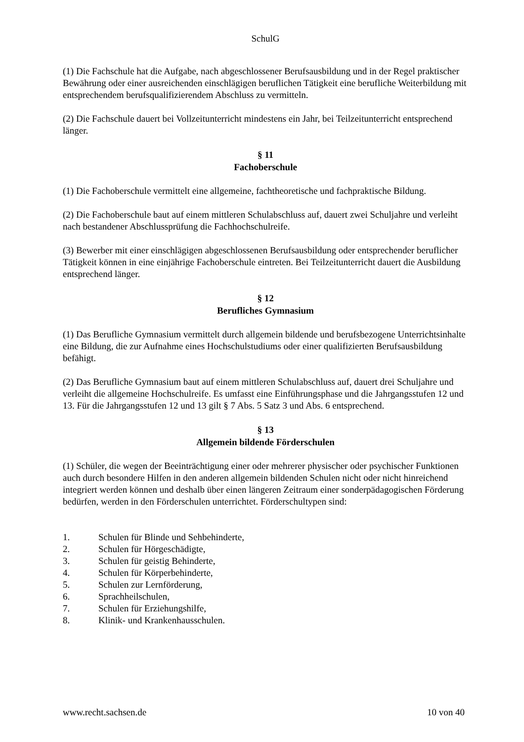SchulG
(1) Die Fachschule hat die Aufgabe, nach abgeschlossener Berufsausbildung und in der Regel praktischer Bewährung oder einer ausreichenden einschlägigen beruflichen Tätigkeit eine berufliche Weiterbildung mit entsprechendem berufsqualifizierendem Abschluss zu vermitteln.
(2) Die Fachschule dauert bei Vollzeitunterricht mindestens ein Jahr, bei Teilzeitunterricht entsprechend länger.
§ 11
Fachoberschule
(1) Die Fachoberschule vermittelt eine allgemeine, fachtheoretische und fachpraktische Bildung.
(2) Die Fachoberschule baut auf einem mittleren Schulabschluss auf, dauert zwei Schuljahre und verleiht nach bestandener Abschlussprüfung die Fachhochschulreife.
(3) Bewerber mit einer einschlägigen abgeschlossenen Berufsausbildung oder entsprechender beruflicher Tätigkeit können in eine einjährige Fachoberschule eintreten. Bei Teilzeitunterricht dauert die Ausbildung entsprechend länger.
§ 12
Berufliches Gymnasium
(1) Das Berufliche Gymnasium vermittelt durch allgemein bildende und berufsbezogene Unterrichtsinhalte eine Bildung, die zur Aufnahme eines Hochschulstudiums oder einer qualifizierten Berufsausbildung befähigt.
(2) Das Berufliche Gymnasium baut auf einem mittleren Schulabschluss auf, dauert drei Schuljahre und verleiht die allgemeine Hochschulreife. Es umfasst eine Einführungsphase und die Jahrgangsstufen 12 und 13. Für die Jahrgangsstufen 12 und 13 gilt § 7 Abs. 5 Satz 3 und Abs. 6 entsprechend.
§ 13
Allgemein bildende Förderschulen
(1) Schüler, die wegen der Beeinträchtigung einer oder mehrerer physischer oder psychischer Funktionen auch durch besondere Hilfen in den anderen allgemein bildenden Schulen nicht oder nicht hinreichend integriert werden können und deshalb über einen längeren Zeitraum einer sonderpädagogischen Förderung bedürfen, werden in den Förderschulen unterrichtet. Förderschultypen sind:
1. Schulen für Blinde und Sehbehinderte,
2. Schulen für Hörgeschädigte,
3. Schulen für geistig Behinderte,
4. Schulen für Körperbehinderte,
5. Schulen zur Lernförderung,
6. Sprachheilschulen,
7. Schulen für Erziehungshilfe,
8. Klinik- und Krankenhausschulen.
www.recht.sachsen.de 10 von 40